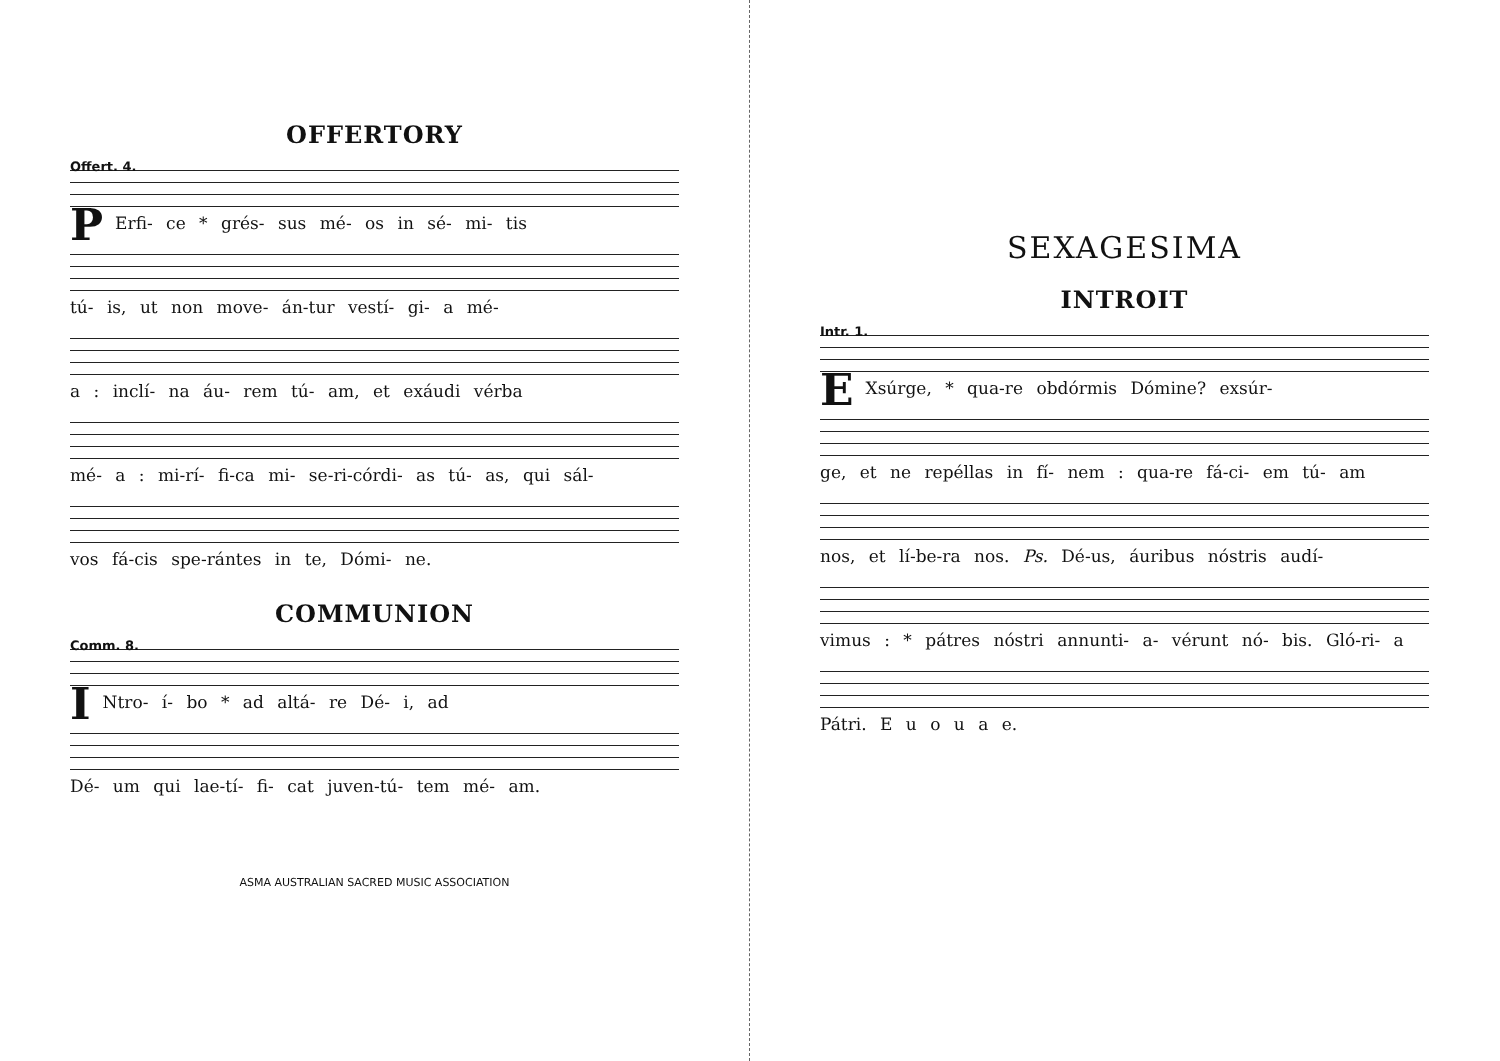OFFERTORY
Offert. 4.
PErfi- ce * grés- sus mé- os in sé- mi- tis
tú- is, ut non move- án-tur vestí- gi- a mé-
a : inclí- na áu- rem tú- am, et exáudi vérba
mé- a : mi-rí- fi-ca mi- se-ri-córdi- as tú- as, qui sál-
vos fá-cis spe-rántes in te, Dómi- ne.
COMMUNION
Comm. 8.
INtro- í- bo * ad altá- re Dé- i, ad
Dé- um qui lae-tí- fi- cat juven-tú- tem mé- am.
ASMA AUSTRALIAN SACRED MUSIC ASSOCIATION
SEXAGESIMA
INTROIT
Intr. 1.
EXsúrge, * qua-re obdórmis Dómine? exsúr-
ge, et ne repéllas in fí- nem : qua-re fá-ci- em tú- am
nos, et lí-be-ra nos. Ps. Dé-us, áuribus nóstris audí-
vimus : * pátres nóstri annunti- a- vérunt nó- bis. Gló-ri- a
Pátri. E u o u a e.